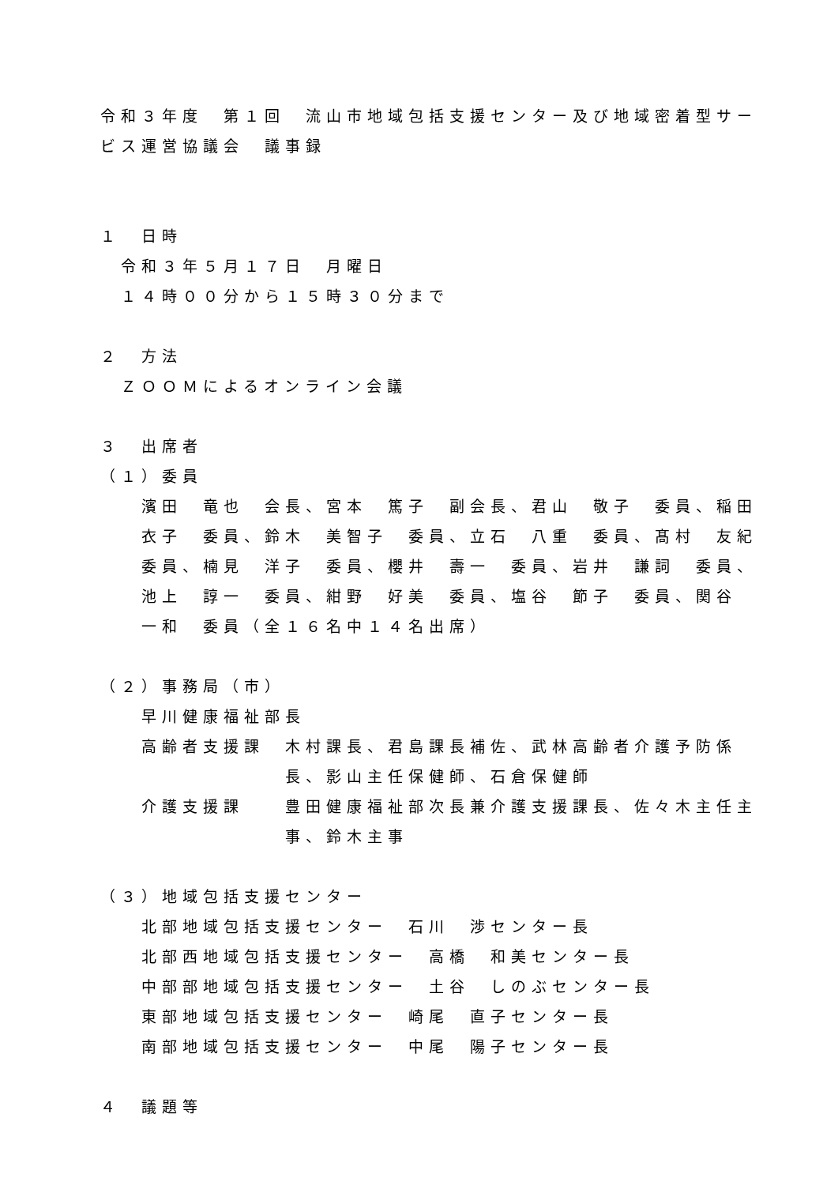令和３年度　第１回　流山市地域包括支援センター及び地域密着型サービス運営協議会　議事録
１　日時
令和３年５月１７日　月曜日
１４時００分から１５時３０分まで
２　方法
ＺＯＯＭによるオンライン会議
３　出席者
（１）委員
濱田　竜也　会長、宮本　篤子　副会長、君山　敬子　委員、稲田衣子　委員、鈴木　美智子　委員、立石　八重　委員、髙村　友紀委員、楠見　洋子　委員、櫻井　壽一　委員、岩井　謙詞　委員、池上　諄一　委員、紺野　好美　委員、塩谷　節子　委員、関谷　一和　委員（全１６名中１４名出席）
（２）事務局（市）
早川健康福祉部長
高齢者支援課 木村課長、君島課長補佐、武林高齢者介護予防係長、影山主任保健師、石倉保健師
介護支援課 豊田健康福祉部次長兼介護支援課長、佐々木主任主事、鈴木主事
（３）地域包括支援センター
北部地域包括支援センター　石川　渉センター長
北部西地域包括支援センター　高橋　和美センター長
中部部地域包括支援センター　土谷　しのぶセンター長
東部地域包括支援センター　崎尾　直子センター長
南部地域包括支援センター　中尾　陽子センター長
４　議題等